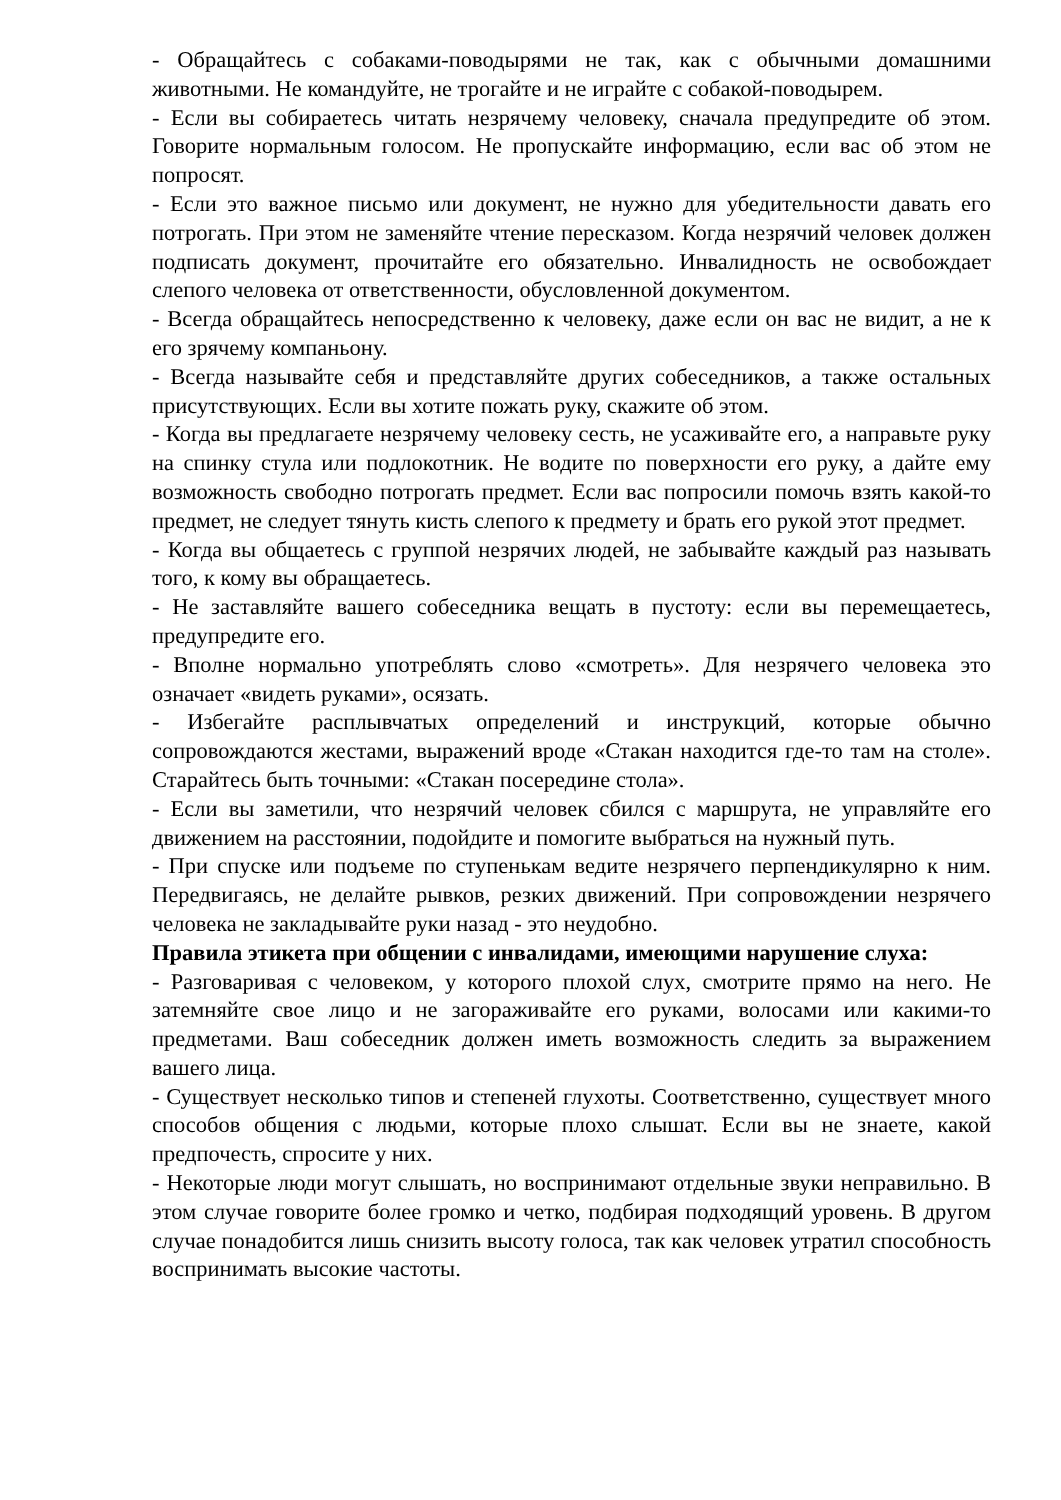- Обращайтесь с собаками-поводырями не так, как с обычными домашними животными. Не командуйте, не трогайте и не играйте с собакой-поводырем.
- Если вы собираетесь читать незрячему человеку, сначала предупредите об этом. Говорите нормальным голосом. Не пропускайте информацию, если вас об этом не попросят.
- Если это важное письмо или документ, не нужно для убедительности давать его потрогать. При этом не заменяйте чтение пересказом. Когда незрячий человек должен подписать документ, прочитайте его обязательно. Инвалидность не освобождает слепого человека от ответственности, обусловленной документом.
- Всегда обращайтесь непосредственно к человеку, даже если он вас не видит, а не к его зрячему компаньону.
- Всегда называйте себя и представляйте других собеседников, а также остальных присутствующих. Если вы хотите пожать руку, скажите об этом.
- Когда вы предлагаете незрячему человеку сесть, не усаживайте его, а направьте руку на спинку стула или подлокотник. Не водите по поверхности его руку, а дайте ему возможность свободно потрогать предмет. Если вас попросили помочь взять какой-то предмет, не следует тянуть кисть слепого к предмету и брать его рукой этот предмет.
- Когда вы общаетесь с группой незрячих людей, не забывайте каждый раз называть того, к кому вы обращаетесь.
- Не заставляйте вашего собеседника вещать в пустоту: если вы перемещаетесь, предупредите его.
- Вполне нормально употреблять слово «смотреть». Для незрячего человека это означает «видеть руками», осязать.
- Избегайте расплывчатых определений и инструкций, которые обычно сопровождаются жестами, выражений вроде «Стакан находится где-то там на столе». Старайтесь быть точными: «Стакан посередине стола».
- Если вы заметили, что незрячий человек сбился с маршрута, не управляйте его движением на расстоянии, подойдите и помогите выбраться на нужный путь.
- При спуске или подъеме по ступенькам ведите незрячего перпендикулярно к ним. Передвигаясь, не делайте рывков, резких движений. При сопровождении незрячего человека не закладывайте руки назад - это неудобно.
Правила этикета при общении с инвалидами, имеющими нарушение слуха:
- Разговаривая с человеком, у которого плохой слух, смотрите прямо на него. Не затемняйте свое лицо и не загораживайте его руками, волосами или какими-то предметами. Ваш собеседник должен иметь возможность следить за выражением вашего лица.
- Существует несколько типов и степеней глухоты. Соответственно, существует много способов общения с людьми, которые плохо слышат. Если вы не знаете, какой предпочесть, спросите у них.
- Некоторые люди могут слышать, но воспринимают отдельные звуки неправильно. В этом случае говорите более громко и четко, подбирая подходящий уровень. В другом случае понадобится лишь снизить высоту голоса, так как человек утратил способность воспринимать высокие частоты.